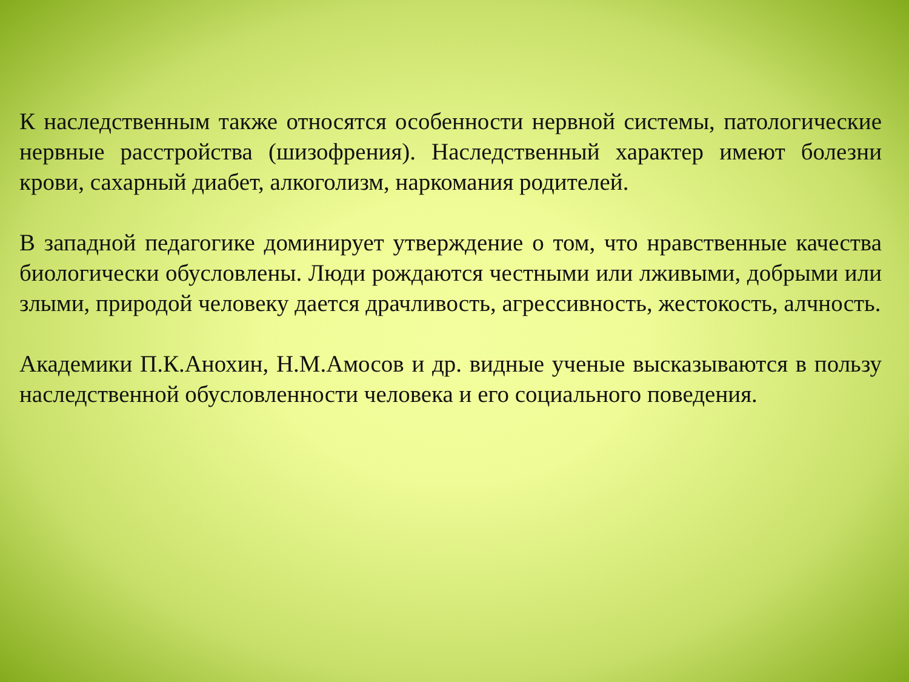К наследственным также относятся особенности нервной системы, патологические нервные расстройства (шизофрения). Наследственный характер имеют болезни крови, сахарный диабет, алкоголизм, наркомания родителей.
В западной педагогике доминирует утверждение о том, что нравственные качества биологически обусловлены. Люди рождаются честными или лживыми, добрыми или злыми, природой человеку дается драчливость, агрессивность, жестокость, алчность.
Академики П.К.Анохин, Н.М.Амосов и др. видные ученые высказываются в пользу наследственной обусловленности человека и его социального поведения.